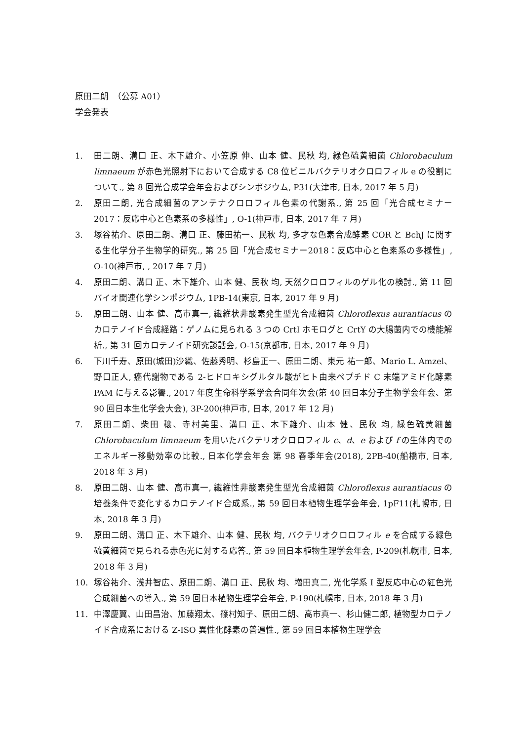原田二朗　（公募 A01）
学会発表
1. 田二朗、溝口 正、木下雄介、小笠原 伸、山本 健、民秋 均, 緑色硫黄細菌 Chlorobaculum limnaeum が赤色光照射下において合成する C8 位ビニルバクテリオクロロフィル e の役割について., 第 8 回光合成学会年会およびシンポジウム, P31(大津市, 日本, 2017 年 5 月)
2. 原田二朗, 光合成細菌のアンテナクロロフィル色素の代謝系., 第 25 回「光合成セミナー2017：反応中心と色素系の多様性」, O-1(神戸市, 日本, 2017 年 7 月)
3. 塚谷祐介、原田二朗、溝口 正、藤田祐一、民秋 均, 多才な色素合成酵素 COR と BchJ に関する生化学分子生物学的研究., 第 25 回「光合成セミナー2018：反応中心と色素系の多様性」, O-10(神戸市, , 2017 年 7 月)
4. 原田二朗、溝口 正、木下雄介、山本 健、民秋 均, 天然クロロフィルのゲル化の検討., 第 11 回バイオ関連化学シンポジウム, 1PB-14(東京, 日本, 2017 年 9 月)
5. 原田二朗、山本 健、高市真一, 繊維状非酸素発生型光合成細菌 Chloroflexus aurantiacus のカロテノイド合成経路：ゲノムに見られる 3 つの CrtI ホモログと CrtY の大腸菌内での機能解析., 第 31 回カロテノイド研究談話会, O-15(京都市, 日本, 2017 年 9 月)
6. 下川千寿、原田(城田)沙織、佐藤秀明、杉島正一、原田二朗、東元 祐一郎、Mario L. Amzel、野口正人, 癌代謝物である 2-ヒドロキシグルタル酸がヒト由来ペプチド C 末端アミド化酵素 PAM に与える影響., 2017 年度生命科学系学会合同年次会(第 40 回日本分子生物学会年会、第 90 回日本生化学会大会), 3P-200(神戸市, 日本, 2017 年 12 月)
7. 原田二朗、柴田 穣、寺村美里、溝口 正、木下雄介、山本 健、民秋 均, 緑色硫黄細菌 Chlorobaculum limnaeum を用いたバクテリオクロロフィル c、d、e および f の生体内でのエネルギー移動効率の比較., 日本化学会年会 第 98 春季年会(2018), 2PB-40(船橋市, 日本, 2018 年 3 月)
8. 原田二朗、山本 健、高市真一, 繊維性非酸素発生型光合成細菌 Chloroflexus aurantiacus の培養条件で変化するカロテノイド合成系., 第 59 回日本植物生理学会年会, 1pF11(札幌市, 日本, 2018 年 3 月)
9. 原田二朗、溝口 正、木下雄介、山本 健、民秋 均, バクテリオクロロフィル e を合成する緑色硫黄細菌で見られる赤色光に対する応答., 第 59 回日本植物生理学会年会, P-209(札幌市, 日本, 2018 年 3 月)
10. 塚谷祐介、浅井智広、原田二朗、溝口 正、民秋 均、増田真二, 光化学系 I 型反応中心の紅色光合成細菌への導入., 第 59 回日本植物生理学会年会, P-190(札幌市, 日本, 2018 年 3 月)
11. 中澤慶翼、山田昌治、加藤翔太、篠村知子、原田二朗、高市真一、杉山健二郎, 植物型カロテノイド合成系における Z-ISO 異性化酵素の普遍性., 第 59 回日本植物生理学会